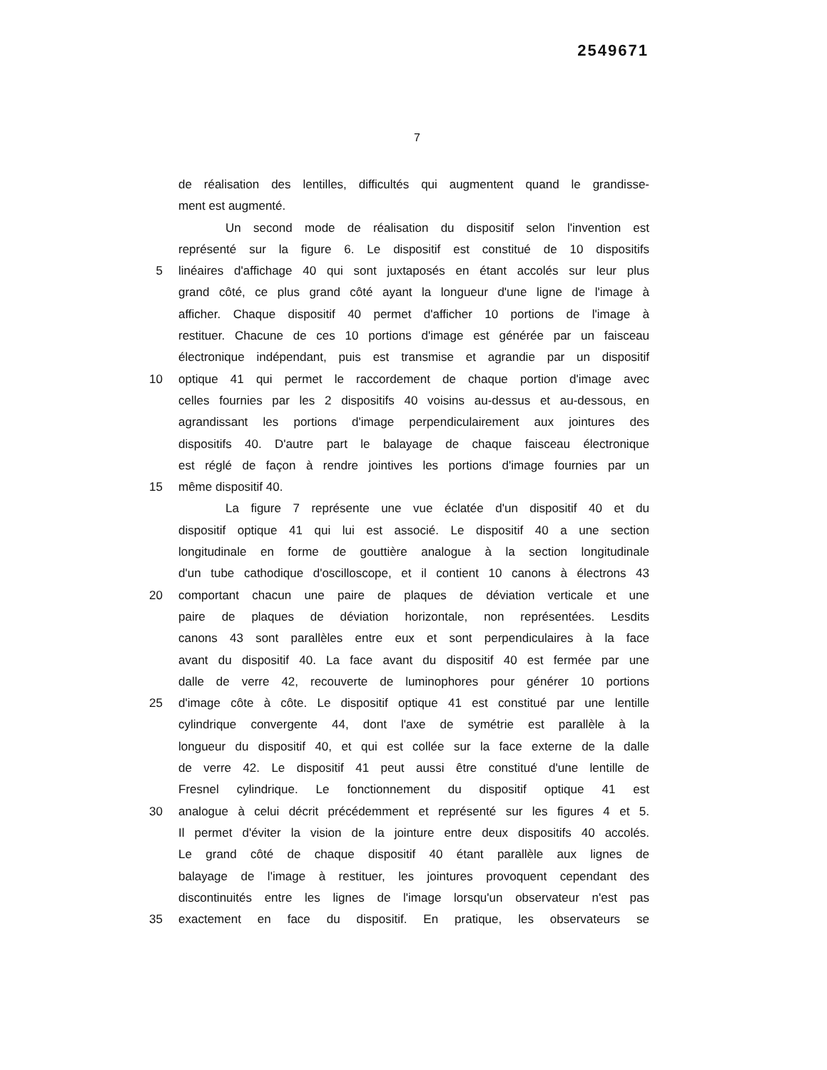2549671
7
de réalisation des lentilles, difficultés qui augmentent quand le grandisse-
ment est augmenté.
Un second mode de réalisation du dispositif selon l'invention est
représenté sur la figure 6. Le dispositif est constitué de 10 dispositifs
5 linéaires d'affichage 40 qui sont juxtaposés en étant accolés sur leur plus
grand côté, ce plus grand côté ayant la longueur d'une ligne de l'image à
afficher. Chaque dispositif 40 permet d'afficher 10 portions de l'image à
restituer. Chacune de ces 10 portions d'image est générée par un faisceau
électronique indépendant, puis est transmise et agrandie par un dispositif
10 optique 41 qui permet le raccordement de chaque portion d'image avec
celles fournies par les 2 dispositifs 40 voisins au-dessus et au-dessous, en
agrandissant les portions d'image perpendiculairement aux jointures des
dispositifs 40. D'autre part le balayage de chaque faisceau électronique
est réglé de façon à rendre jointives les portions d'image fournies par un
15 même dispositif 40.
La figure 7 représente une vue éclatée d'un dispositif 40 et du
dispositif optique 41 qui lui est associé. Le dispositif 40 a une section
longitudinale en forme de gouttière analogue à la section longitudinale
d'un tube cathodique d'oscilloscope, et il contient 10 canons à électrons 43
20 comportant chacun une paire de plaques de déviation verticale et une
paire de plaques de déviation horizontale, non représentées. Lesdits
canons 43 sont parallèles entre eux et sont perpendiculaires à la face
avant du dispositif 40. La face avant du dispositif 40 est fermée par une
dalle de verre 42, recouverte de luminophores pour générer 10 portions
25 d'image côte à côte. Le dispositif optique 41 est constitué par une lentille
cylindrique convergente 44, dont l'axe de symétrie est parallèle à la
longueur du dispositif 40, et qui est collée sur la face externe de la dalle
de verre 42. Le dispositif 41 peut aussi être constitué d'une lentille de
Fresnel cylindrique. Le fonctionnement du dispositif optique 41 est
30 analogue à celui décrit précédemment et représenté sur les figures 4 et 5.
Il permet d'éviter la vision de la jointure entre deux dispositifs 40 accolés.
Le grand côté de chaque dispositif 40 étant parallèle aux lignes de
balayage de l'image à restituer, les jointures provoquent cependant des
discontinuités entre les lignes de l'image lorsqu'un observateur n'est pas
35 exactement en face du dispositif. En pratique, les observateurs se